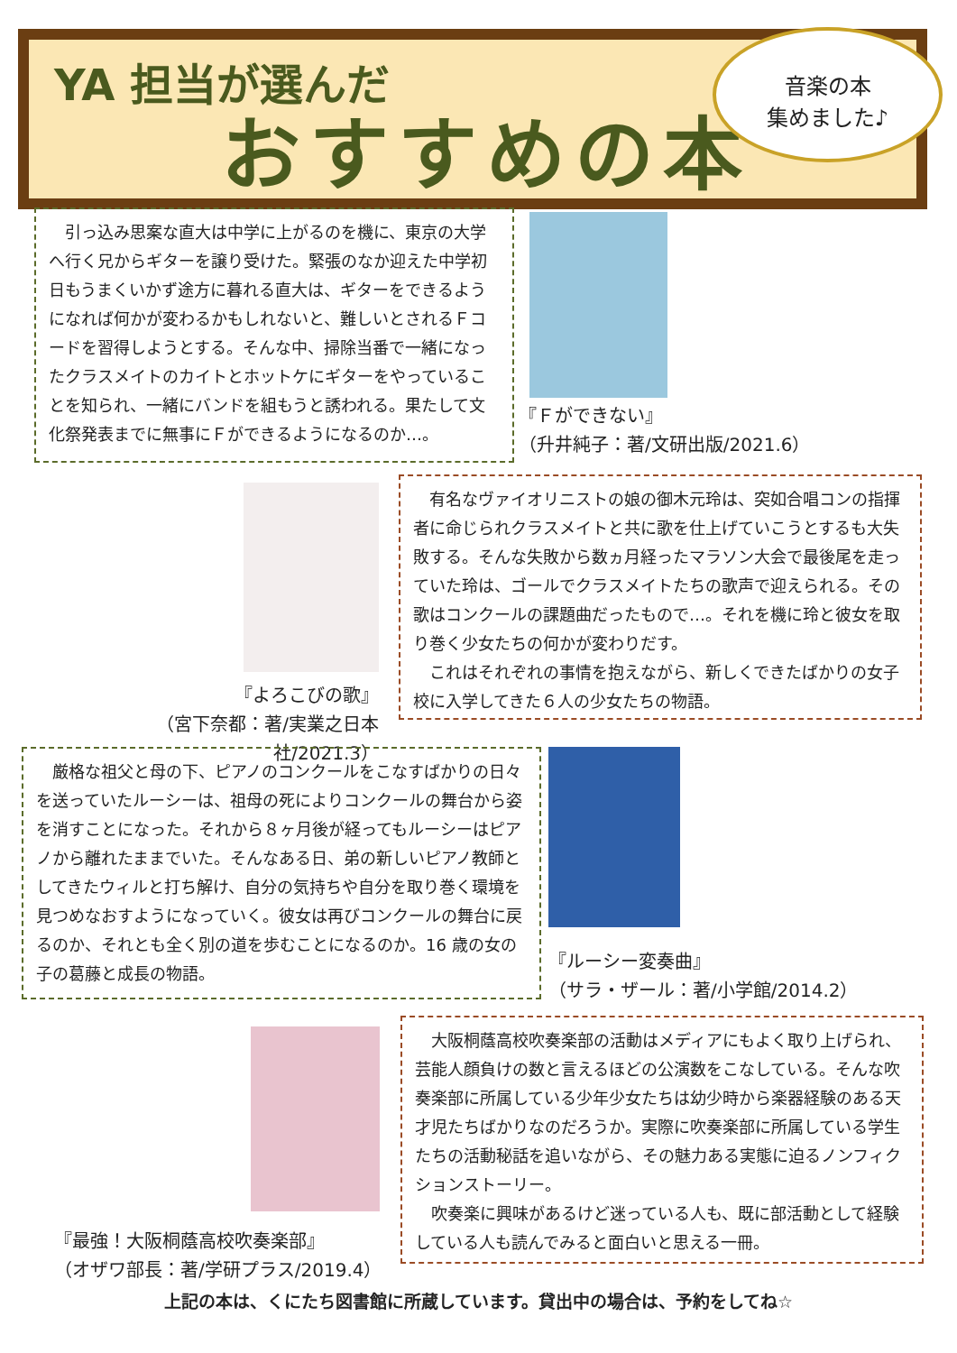YA 担当が選んだ
おすすめの本
音楽の本
集めました♪
　引っ込み思案な直大は中学に上がるのを機に、東京の大学へ行く兄からギターを譲り受けた。緊張のなか迎えた中学初日もうまくいかず途方に暮れる直大は、ギターをできるようになれば何かが変わるかもしれないと、難しいとされるＦコードを習得しようとする。そんな中、掃除当番で一緒になったクラスメイトのカイトとホットケにギターをやっていることを知られ、一緒にバンドを組もうと誘われる。果たして文化祭発表までに無事にＦができるようになるのか…。
『Ｆができない』
（升井純子：著/文研出版/2021.6）
『よろこびの歌』
（宮下奈都：著/実業之日本社/2021.3）
　有名なヴァイオリニストの娘の御木元玲は、突如合唱コンの指揮者に命じられクラスメイトと共に歌を仕上げていこうとするも大失敗する。そんな失敗から数ヵ月経ったマラソン大会で最後尾を走っていた玲は、ゴールでクラスメイトたちの歌声で迎えられる。その歌はコンクールの課題曲だったもので…。それを機に玲と彼女を取り巻く少女たちの何かが変わりだす。
　これはそれぞれの事情を抱えながら、新しくできたばかりの女子校に入学してきた６人の少女たちの物語。
　厳格な祖父と母の下、ピアノのコンクールをこなすばかりの日々を送っていたルーシーは、祖母の死によりコンクールの舞台から姿を消すことになった。それから８ヶ月後が経ってもルーシーはピアノから離れたままでいた。そんなある日、弟の新しいピアノ教師としてきたウィルと打ち解け、自分の気持ちや自分を取り巻く環境を見つめなおすようになっていく。彼女は再びコンクールの舞台に戻るのか、それとも全く別の道を歩むことになるのか。16 歳の女の子の葛藤と成長の物語。
『ルーシー変奏曲』
（サラ・ザール：著/小学館/2014.2）
『最強！大阪桐蔭高校吹奏楽部』
（オザワ部長：著/学研プラス/2019.4）
　大阪桐蔭高校吹奏楽部の活動はメディアにもよく取り上げられ、芸能人顔負けの数と言えるほどの公演数をこなしている。そんな吹奏楽部に所属している少年少女たちは幼少時から楽器経験のある天才児たちばかりなのだろうか。実際に吹奏楽部に所属している学生たちの活動秘話を追いながら、その魅力ある実態に迫るノンフィクションストーリー。
　吹奏楽に興味があるけど迷っている人も、既に部活動として経験している人も読んでみると面白いと思える一冊。
上記の本は、くにたち図書館に所蔵しています。貸出中の場合は、予約をしてね☆